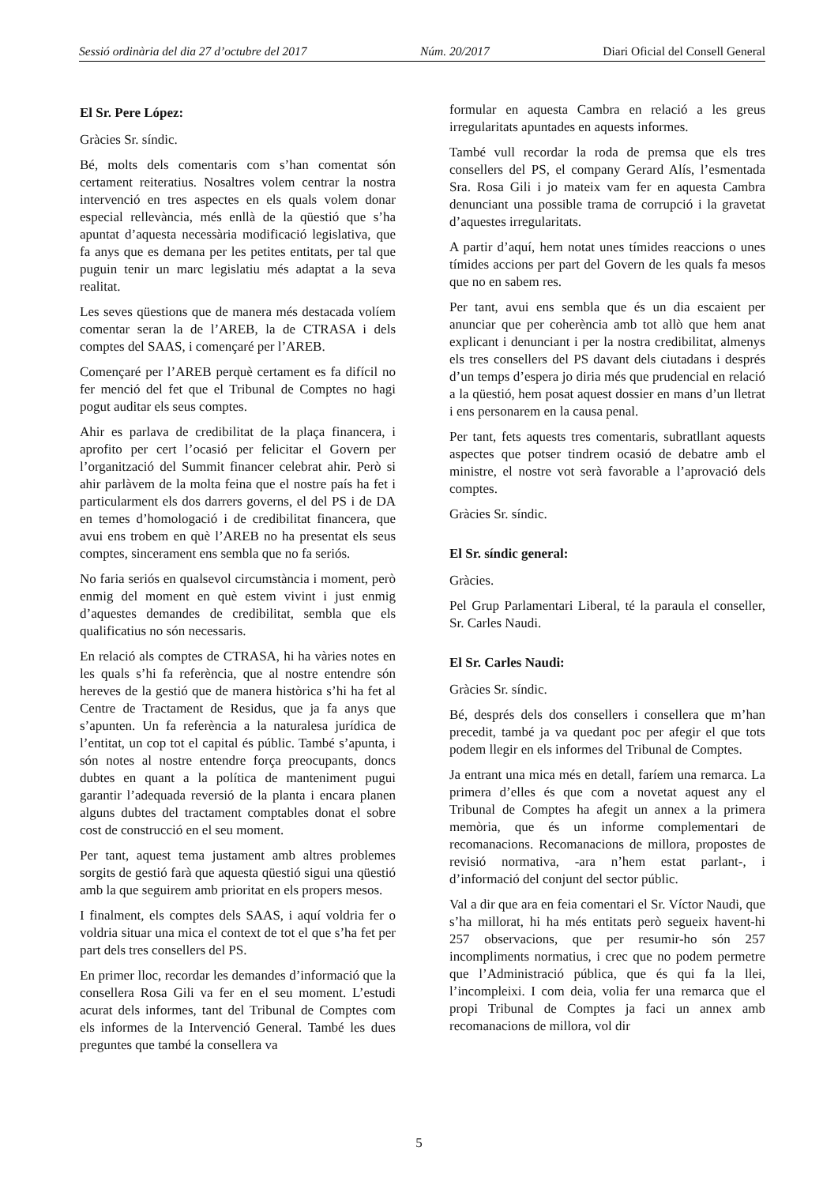Sessió ordinària del dia 27 d’octubre del 2017 Núm. 20/2017 Diari Oficial del Consell General
El Sr. Pere López:
Gràcies Sr. síndic.
Bé, molts dels comentaris com s’han comentat són certament reiteratius. Nosaltres volem centrar la nostra intervenció en tres aspectes en els quals volem donar especial rellevància, més enllà de la qüestió que s’ha apuntat d’aquesta necessària modificació legislativa, que fa anys que es demana per les petites entitats, per tal que puguin tenir un marc legislatiu més adaptat a la seva realitat.
Les seves qüestions que de manera més destacada volíem comentar seran la de l’AREB, la de CTRASA i dels comptes del SAAS, i començaré per l’AREB.
Començaré per l’AREB perquè certament es fa difícil no fer menció del fet que el Tribunal de Comptes no hagi pogut auditar els seus comptes.
Ahir es parlava de credibilitat de la plaça financera, i aprofito per cert l’ocasió per felicitar el Govern per l’organització del Summit financer celebrat ahir. Però si ahir parlàvem de la molta feina que el nostre país ha fet i particularment els dos darrers governs, el del PS i de DA en temes d’homologació i de credibilitat financera, que avui ens trobem en què l’AREB no ha presentat els seus comptes, sincerament ens sembla que no fa seriós.
No faria seriós en qualsevol circumstància i moment, però enmig del moment en què estem vivint i just enmig d’aquestes demandes de credibilitat, sembla que els qualificatius no són necessaris.
En relació als comptes de CTRASA, hi ha vàries notes en les quals s’hi fa referència, que al nostre entendre són hereves de la gestió que de manera històrica s’hi ha fet al Centre de Tractament de Residus, que ja fa anys que s’apunten. Un fa referència a la naturalesa jurídica de l’entitat, un cop tot el capital és públic. També s’apunta, i són notes al nostre entendre força preocupants, doncs dubtes en quant a la política de manteniment pugui garantir l’adequada reversió de la planta i encara planen alguns dubtes del tractament comptables donat el sobre cost de construcció en el seu moment.
Per tant, aquest tema justament amb altres problemes sorgits de gestió farà que aquesta qüestió sigui una qüestió amb la que seguirem amb prioritat en els propers mesos.
I finalment, els comptes dels SAAS, i aquí voldria fer o voldria situar una mica el context de tot el que s’ha fet per part dels tres consellers del PS.
En primer lloc, recordar les demandes d’informació que la consellera Rosa Gili va fer en el seu moment. L’estudi acurat dels informes, tant del Tribunal de Comptes com els informes de la Intervenció General. També les dues preguntes que també la consellera va
formular en aquesta Cambra en relació a les greus irregularitats apuntades en aquests informes.
També vull recordar la roda de premsa que els tres consellers del PS, el company Gerard Alís, l’esmentada Sra. Rosa Gili i jo mateix vam fer en aquesta Cambra denunciant una possible trama de corrupció i la gravetat d’aquestes irregularitats.
A partir d’aquí, hem notat unes tímides reaccions o unes tímides accions per part del Govern de les quals fa mesos que no en sabem res.
Per tant, avui ens sembla que és un dia escaient per anunciar que per coherència amb tot allò que hem anat explicant i denunciant i per la nostra credibilitat, almenys els tres consellers del PS davant dels ciutadans i després d’un temps d’espera jo diria més que prudencial en relació a la qüestió, hem posat aquest dossier en mans d’un lletrat i ens personarem en la causa penal.
Per tant, fets aquests tres comentaris, subratllant aquests aspectes que potser tindrem ocasió de debatre amb el ministre, el nostre vot serà favorable a l’aprovació dels comptes.
Gràcies Sr. síndic.
El Sr. síndic general:
Gràcies.
Pel Grup Parlamentari Liberal, té la paraula el conseller, Sr. Carles Naudi.
El Sr. Carles Naudi:
Gràcies Sr. síndic.
Bé, després dels dos consellers i consellera que m’han precedit, també ja va quedant poc per afegir el que tots podem llegir en els informes del Tribunal de Comptes.
Ja entrant una mica més en detall, faríem una remarca. La primera d’elles és que com a novetat aquest any el Tribunal de Comptes ha afegit un annex a la primera memòria, que és un informe complementari de recomanacions. Recomanacions de millora, propostes de revisió normativa, -ara n’hem estat parlant-, i d’informació del conjunt del sector públic.
Val a dir que ara en feia comentari el Sr. Víctor Naudi, que s’ha millorat, hi ha més entitats però segueix havent-hi 257 observacions, que per resumir-ho són 257 incompliments normatius, i crec que no podem permetre que l’Administració pública, que és qui fa la llei, l’incompleixi. I com deia, volia fer una remarca que el propi Tribunal de Comptes ja faci un annex amb recomanacions de millora, vol dir
5